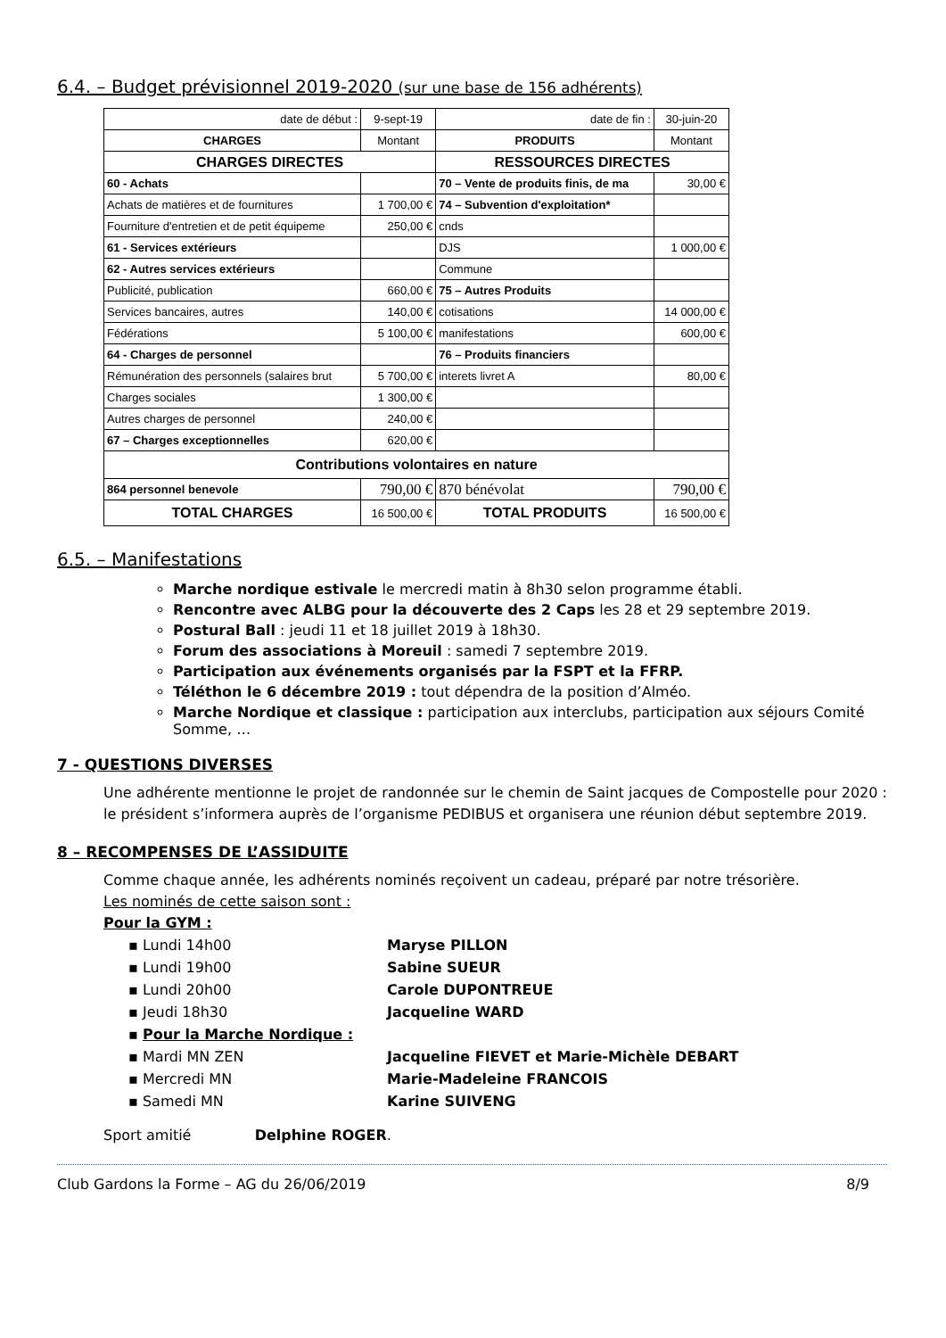6.4. – Budget prévisionnel 2019-2020 (sur une base de 156 adhérents)
| date de début : | 9-sept-19 | date de fin : | 30-juin-20 |
| CHARGES | Montant | PRODUITS | Montant |
| CHARGES DIRECTES | | RESSOURCES DIRECTES | |
| 60 - Achats | | 70 – Vente de produits finis, de ma | 30,00 € |
| Achats de matières et de fournitures | 1 700,00 € | 74 – Subvention d'exploitation* | |
| Fourniture d'entretien et de petit équipeme | 250,00 € | cnds | |
| 61 - Services extérieurs | | DJS | 1 000,00 € |
| 62 - Autres services extérieurs | | Commune | |
| Publicité, publication | 660,00 € | 75 – Autres Produits | |
| Services bancaires, autres | 140,00 € | cotisations | 14 000,00 € |
| Fédérations | 5 100,00 € | manifestations | 600,00 € |
| 64 - Charges de personnel | | 76 – Produits financiers | |
| Rémunération des personnels (salaires brut | 5 700,00 € | interets livret A | 80,00 € |
| Charges sociales | 1 300,00 € | | |
| Autres charges de personnel | 240,00 € | | |
| 67 – Charges exceptionnelles | 620,00 € | | |
| Contributions volontaires en nature | | | |
| 864 personnel benevole | 790,00 € | 870 bénévolat | 790,00 € |
| TOTAL CHARGES | 16 500,00 € | TOTAL PRODUITS | 16 500,00 € |
6.5. – Manifestations
Marche nordique estivale le mercredi matin à 8h30 selon programme établi.
Rencontre avec ALBG pour la découverte des 2 Caps les 28 et 29 septembre 2019.
Postural Ball : jeudi 11 et 18 juillet 2019 à 18h30.
Forum des associations à Moreuil : samedi 7 septembre 2019.
Participation aux événements organisés par la FSPT et la FFRP.
Téléthon le 6 décembre 2019 : tout dépendra de la position d’Alméo.
Marche Nordique et classique : participation aux interclubs, participation aux séjours Comité Somme, …
7 - QUESTIONS DIVERSES
Une adhérente mentionne le projet de randonnée sur le chemin de Saint jacques de Compostelle pour 2020 : le président s’informera auprès de l’organisme PEDIBUS et organisera une réunion début septembre 2019.
8 – RECOMPENSES DE L’ASSIDUITE
Comme chaque année, les adhérents nominés reçoivent un cadeau, préparé par notre trésorière.
Les nominés de cette saison sont :
Pour la GYM :
▪ Lundi 14h00 Maryse PILLON
▪ Lundi 19h00 Sabine SUEUR
▪ Lundi 20h00 Carole DUPONTREUE
▪ Jeudi 18h30 Jacqueline WARD
▪ Pour la Marche Nordique :
▪ Mardi MN ZEN Jacqueline FIEVET et Marie-Michèle DEBART
▪ Mercredi MN Marie-Madeleine FRANCOIS
▪ Samedi MN Karine SUIVENG
Sport amitié Delphine ROGER.
Club Gardons la Forme – AG du 26/06/2019 8/9